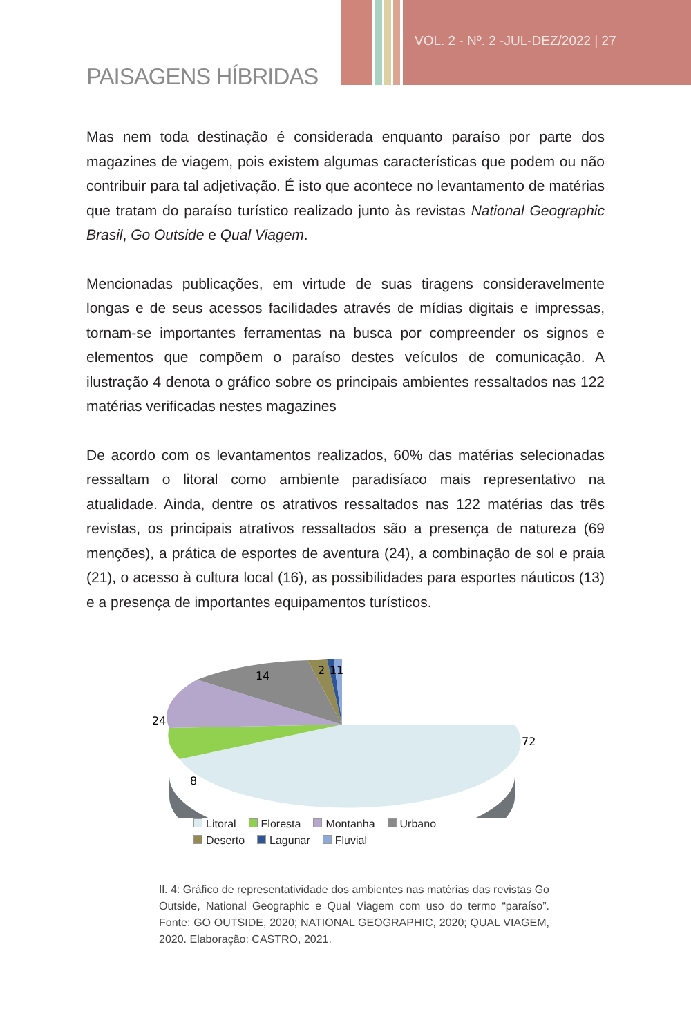VOL. 2 - Nº. 2 -JUL-DEZ/2022 | 27
PAISAGENS HÍBRIDAS
Mas nem toda destinação é considerada enquanto paraíso por parte dos magazines de viagem, pois existem algumas características que podem ou não contribuir para tal adjetivação. É isto que acontece no levantamento de matérias que tratam do paraíso turístico realizado junto às revistas National Geographic Brasil, Go Outside e Qual Viagem.
Mencionadas publicações, em virtude de suas tiragens consideravelmente longas e de seus acessos facilidades através de mídias digitais e impressas, tornam-se importantes ferramentas na busca por compreender os signos e elementos que compõem o paraíso destes veículos de comunicação. A ilustração 4 denota o gráfico sobre os principais ambientes ressaltados nas 122 matérias verificadas nestes magazines
De acordo com os levantamentos realizados, 60% das matérias selecionadas ressaltam o litoral como ambiente paradisíaco mais representativo na atualidade. Ainda, dentre os atrativos ressaltados nas 122 matérias das três revistas, os principais atrativos ressaltados são a presença de natureza (69 menções), a prática de esportes de aventura (24), a combinação de sol e praia (21), o acesso à cultura local (16), as possibilidades para esportes náuticos (13) e a presença de importantes equipamentos turísticos.
72
8
24
14
2
1
1
Litoral Floresta Montanha Urbano Deserto Lagunar Fluvial
Il. 4: Gráfico de representatividade dos ambientes nas matérias das revistas Go Outside, National Geographic e Qual Viagem com uso do termo “paraíso”. Fonte: GO OUTSIDE, 2020; NATIONAL GEOGRAPHIC, 2020; QUAL VIAGEM, 2020. Elaboração: CASTRO, 2021.